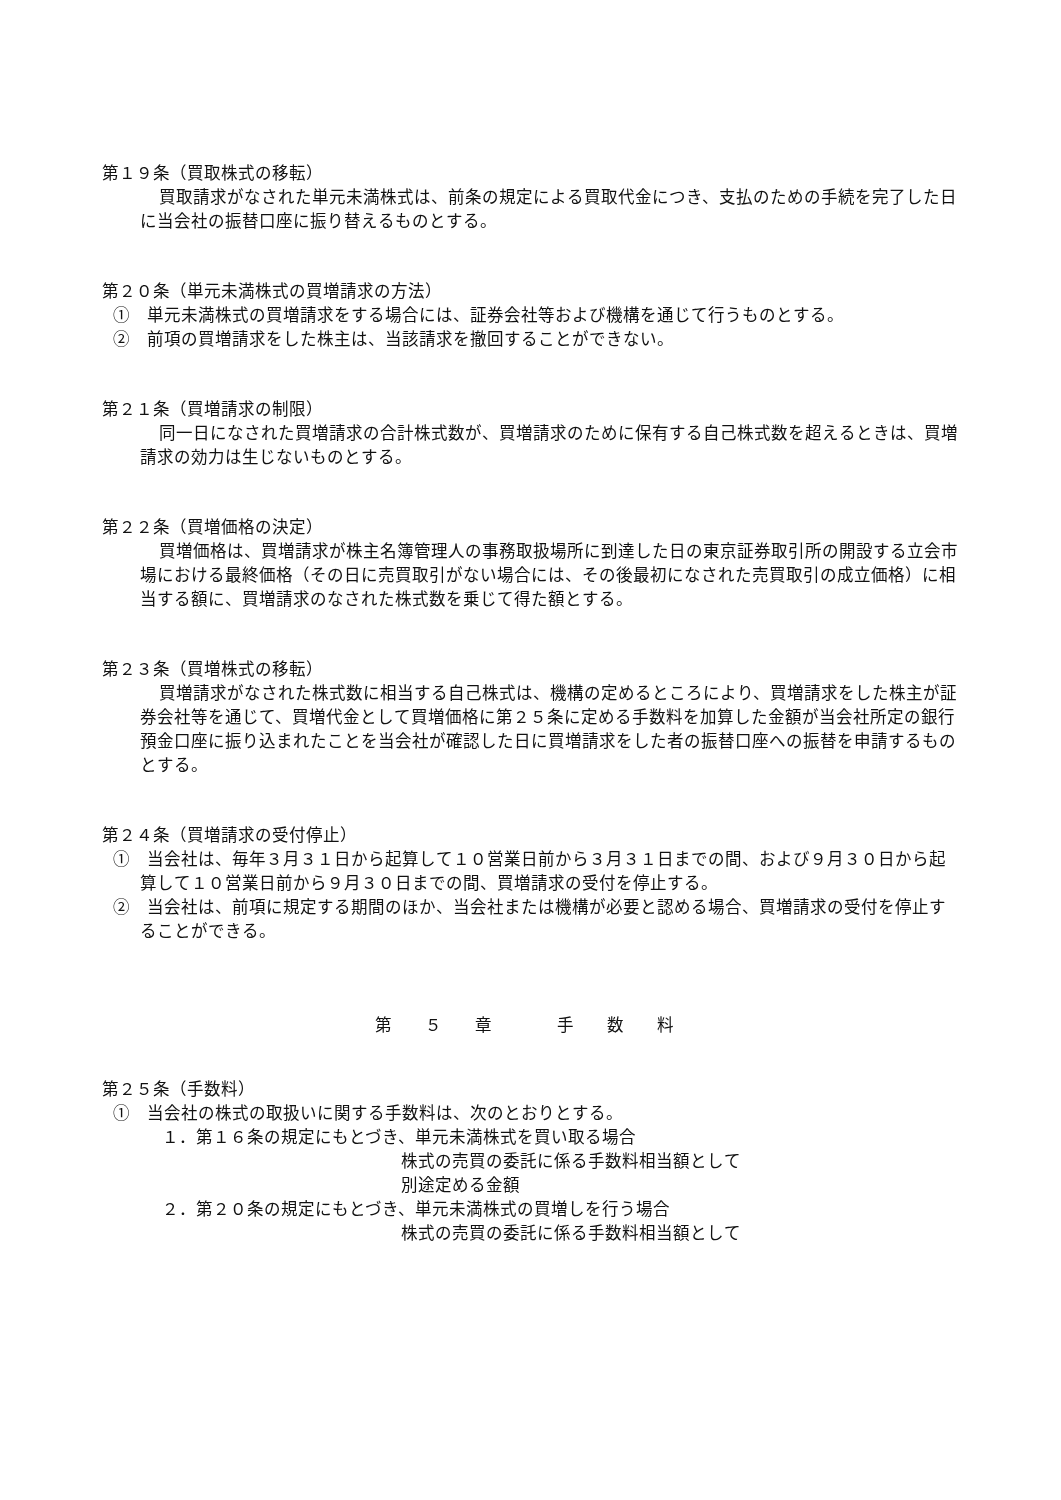第１９条（買取株式の移転）
買取請求がなされた単元未満株式は、前条の規定による買取代金につき、支払のための手続を完了した日に当会社の振替口座に振り替えるものとする。
第２０条（単元未満株式の買増請求の方法）
①　単元未満株式の買増請求をする場合には、証券会社等および機構を通じて行うものとする。
②　前項の買増請求をした株主は、当該請求を撤回することができない。
第２１条（買増請求の制限）
同一日になされた買増請求の合計株式数が、買増請求のために保有する自己株式数を超えるときは、買増請求の効力は生じないものとする。
第２２条（買増価格の決定）
買増価格は、買増請求が株主名簿管理人の事務取扱場所に到達した日の東京証券取引所の開設する立会市場における最終価格（その日に売買取引がない場合には、その後最初になされた売買取引の成立価格）に相当する額に、買増請求のなされた株式数を乗じて得た額とする。
第２３条（買増株式の移転）
買増請求がなされた株式数に相当する自己株式は、機構の定めるところにより、買増請求をした株主が証券会社等を通じて、買増代金として買増価格に第２５条に定める手数料を加算した金額が当会社所定の銀行預金口座に振り込まれたことを当会社が確認した日に買増請求をした者の振替口座への振替を申請するものとする。
第２４条（買増請求の受付停止）
①　当会社は、毎年３月３１日から起算して１０営業日前から３月３１日までの間、および９月３０日から起算して１０営業日前から９月３０日までの間、買増請求の受付を停止する。
②　当会社は、前項に規定する期間のほか、当会社または機構が必要と認める場合、買増請求の受付を停止することができる。
第 ５ 章 　手 数 料
第２５条（手数料）
①　当会社の株式の取扱いに関する手数料は、次のとおりとする。
１．第１６条の規定にもとづき、単元未満株式を買い取る場合
株式の売買の委託に係る手数料相当額として
別途定める金額
２．第２０条の規定にもとづき、単元未満株式の買増しを行う場合
株式の売買の委託に係る手数料相当額として